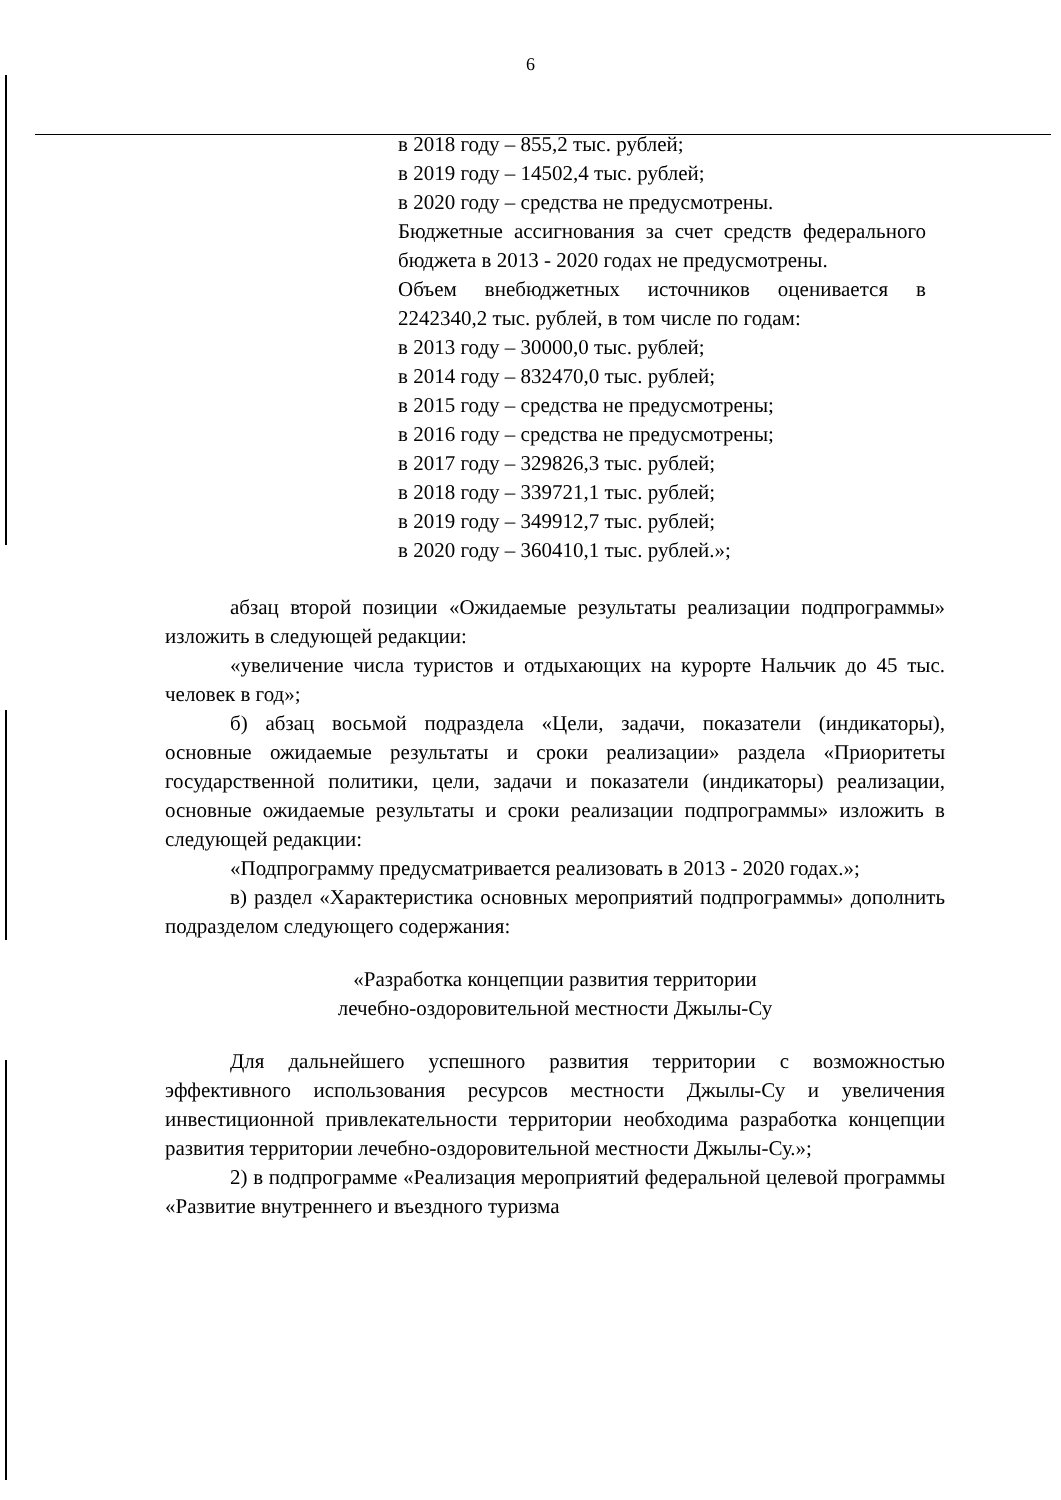6
в 2018 году – 855,2 тыс. рублей;
в 2019 году – 14502,4 тыс. рублей;
в 2020 году – средства не предусмотрены.
Бюджетные ассигнования за счет средств федерального бюджета в 2013 - 2020 годах не предусмотрены.
Объем внебюджетных источников оценивается в 2242340,2 тыс. рублей, в том числе по годам:
в 2013 году – 30000,0 тыс. рублей;
в 2014 году – 832470,0 тыс. рублей;
в 2015 году – средства не предусмотрены;
в 2016 году – средства не предусмотрены;
в 2017 году – 329826,3 тыс. рублей;
в 2018 году – 339721,1 тыс. рублей;
в 2019 году – 349912,7 тыс. рублей;
в 2020 году – 360410,1 тыс. рублей.»;
абзац второй позиции «Ожидаемые результаты реализации подпрограммы» изложить в следующей редакции:
«увеличение числа туристов и отдыхающих на курорте Нальчик до 45 тыс. человек в год»;
б) абзац восьмой подраздела «Цели, задачи, показатели (индикаторы), основные ожидаемые результаты и сроки реализации» раздела «Приоритеты государственной политики, цели, задачи и показатели (индикаторы) реализации, основные ожидаемые результаты и сроки реализации подпрограммы» изложить в следующей редакции:
«Подпрограмму предусматривается реализовать в 2013 - 2020 годах.»;
в) раздел «Характеристика основных мероприятий подпрограммы» дополнить подразделом следующего содержания:
«Разработка концепции развития территории
лечебно-оздоровительной местности Джылы-Су
Для дальнейшего успешного развития территории с возможностью эффективного использования ресурсов местности Джылы-Су и увеличения инвестиционной привлекательности территории необходима разработка концепции развития территории лечебно-оздоровительной местности Джылы-Су.»;
2) в подпрограмме «Реализация мероприятий федеральной целевой программы «Развитие внутреннего и въездного туризма